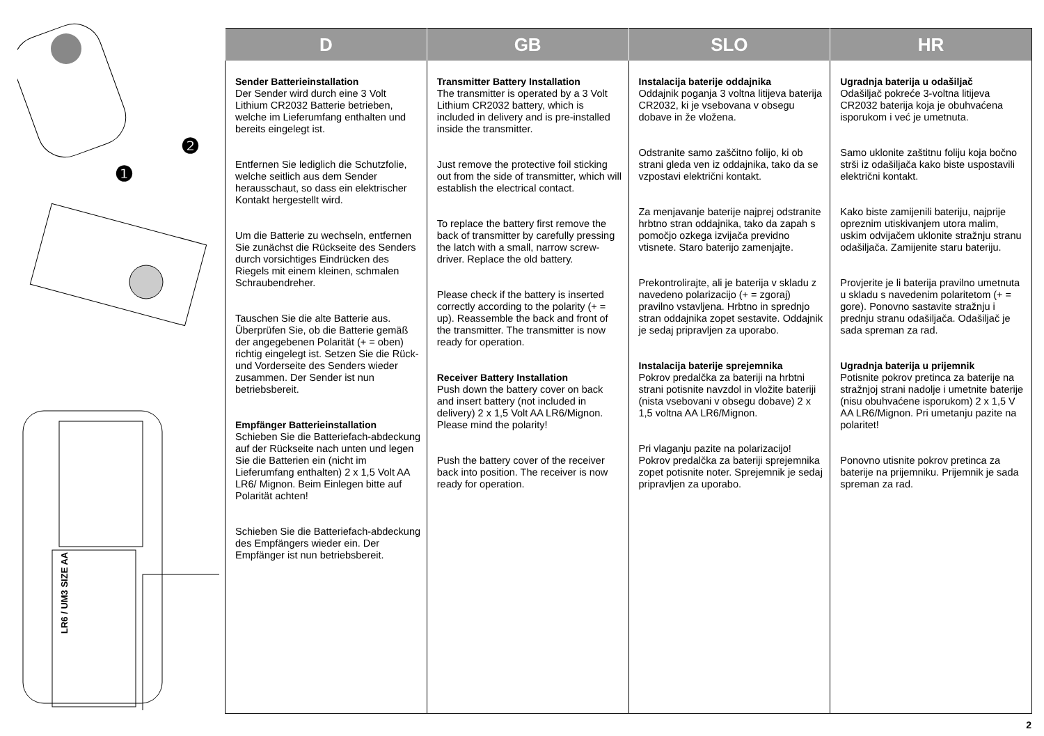❶
❷
LR6 / UM3 SIZE AA
| D | GB | SLO | HR |
| --- | --- | --- | --- |
| Sender Batterieinstallation Der Sender wird durch eine 3 Volt Lithium CR2032 Batterie betrieben, welche im Lieferumfang enthalten und bereits eingelegt ist. Entfernen Sie lediglich die Schutzfolie, welche seitlich aus dem Sender herausschaut, so dass ein elektrischer Kontakt hergestellt wird. Um die Batterie zu wechseln, entfernen Sie zunächst die Rückseite des Senders durch vorsichtiges Eindrücken des Riegels mit einem kleinen, schmalen Schraubendreher. Tauschen Sie die alte Batterie aus. Überprüfen Sie, ob die Batterie gemäß der angegebenen Polarität (+ = oben) richtig eingelegt ist. Setzen Sie die Rück- und Vorderseite des Senders wieder zusammen. Der Sender ist nun betriebsbereit. Empfänger Batterieinstallation Schieben Sie die Batteriefach-abdeckung auf der Rückseite nach unten und legen Sie die Batterien ein (nicht im Lieferumfang enthalten) 2 x 1,5 Volt AA LR6/ Mignon. Beim Einlegen bitte auf Polarität achten! Schieben Sie die Batteriefach-abdeckung des Empfängers wieder ein. Der Empfänger ist nun betriebsbereit. | Transmitter Battery Installation The transmitter is operated by a 3 Volt Lithium CR2032 battery, which is included in delivery and is pre-installed inside the transmitter. Just remove the protective foil sticking out from the side of transmitter, which will establish the electrical contact. To replace the battery first remove the back of transmitter by carefully pressing the latch with a small, narrow screw-driver. Replace the old battery. Please check if the battery is inserted correctly according to the polarity (+ = up). Reassemble the back and front of the transmitter. The transmitter is now ready for operation. Receiver Battery Installation Push down the battery cover on back and insert battery (not included in delivery) 2 x 1,5 Volt AA LR6/Mignon. Please mind the polarity! Push the battery cover of the receiver back into position. The receiver is now ready for operation. | Instalacija baterije oddajnika Oddajnik poganja 3 voltna litijeva baterija CR2032, ki je vsebovana v obsegu dobave in že vložena. Odstranite samo zaščitno folijo, ki ob strani gleda ven iz oddajnika, tako da se vzpostavi električni kontakt. Za menjavanje baterije najprej odstranite hrbtno stran oddajnika, tako da zapah s pomočjo ozkega izvijača previdno vtisnete. Staro baterijo zamenjajte. Prekontrolirajte, ali je baterija v skladu z navedeno polarizacijo (+ = zgoraj) pravilno vstavljena. Hrbtno in sprednjo stran oddajnika zopet sestavite. Oddajnik je sedaj pripravljen za uporabo. Instalacija baterije sprejemnika Pokrov predalčka za bateriji na hrbtni strani potisnite navzdol in vložite bateriji (nista vsebovani v obsegu dobave) 2 x 1,5 voltna AA LR6/Mignon. Pri vlaganju pazite na polarizacijo! Pokrov predalčka za bateriji sprejemnika zopet potisnite noter. Sprejemnik je sedaj pripravljen za uporabo. | Ugradnja baterija u odašiljač Odašiljač pokreće 3-voltna litijeva CR2032 baterija koja je obuhvaćena isporukom i već je umetnuta. Samo uklonite zaštitnu foliju koja bočno strši iz odašiljača kako biste uspostavili električni kontakt. Kako biste zamijenili bateriju, najprije opreznim utiskivanjem utora malim, uskim odvijačem uklonite stražnju stranu odašiljača. Zamijenite staru bateriju. Provjerite je li baterija pravilno umetnuta u skladu s navedenim polaritetom (+ = gore). Ponovno sastavite stražnju i prednju stranu odašiljača. Odašiljač je sada spreman za rad. Ugradnja baterija u prijemnik Potisnite pokrov pretinca za baterije na stražnjoj strani nadolje i umetnite baterije (nisu obuhvaćene isporukom) 2 x 1,5 V AA LR6/Mignon. Pri umetanju pazite na polaritet! Ponovno utisnite pokrov pretinca za baterije na prijemniku. Prijemnik je sada spreman za rad. |
2